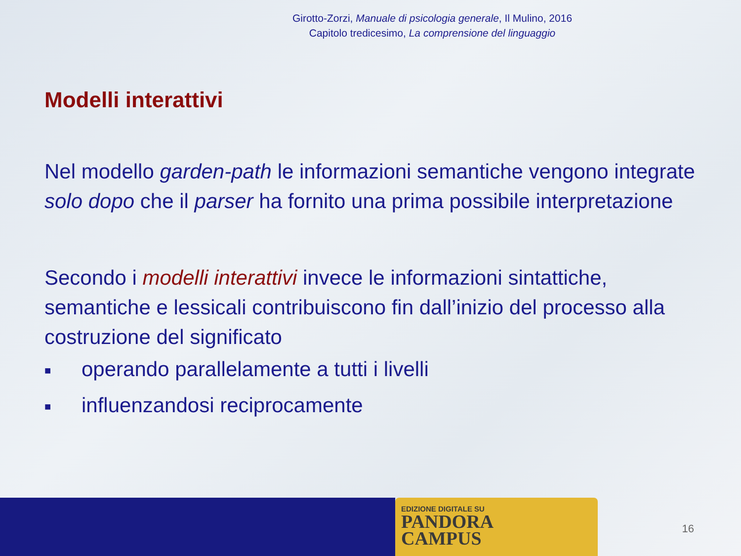Girotto-Zorzi, Manuale di psicologia generale, Il Mulino, 2016
Capitolo tredicesimo, La comprensione del linguaggio
Modelli interattivi
Nel modello garden-path le informazioni semantiche vengono integrate solo dopo che il parser ha fornito una prima possibile interpretazione
Secondo i modelli interattivi invece le informazioni sintattiche, semantiche e lessicali contribuiscono fin dall’inizio del processo alla costruzione del significato
■ operando parallelamente a tutti i livelli
■ influenzandosi reciprocamente
EDIZIONE DIGITALE SU
PANDORA
CAMPUS
16